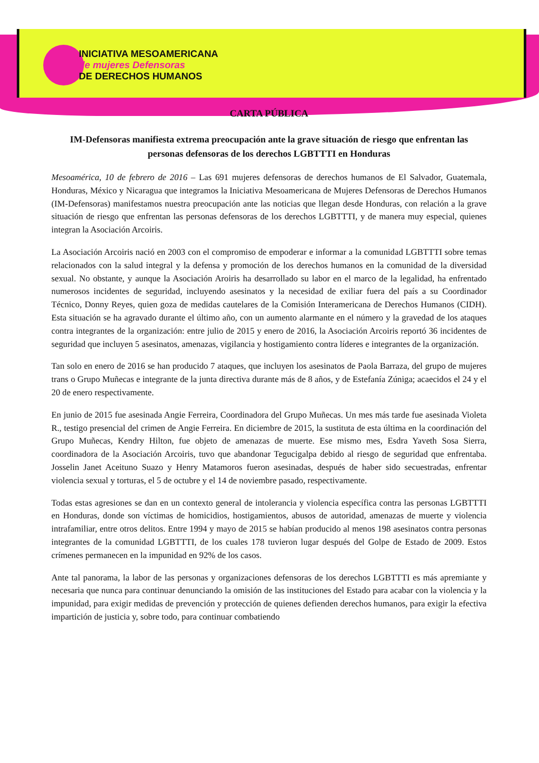INICIATIVA MESOAMERICANA
de mujeres Defensoras
DE DERECHOS HUMANOS
CARTA PÚBLICA
IM-Defensoras manifiesta extrema preocupación ante la grave situación de riesgo que enfrentan las personas defensoras de los derechos LGBTTTI en Honduras
Mesoamérica, 10 de febrero de 2016 – Las 691 mujeres defensoras de derechos humanos de El Salvador, Guatemala, Honduras, México y Nicaragua que integramos la Iniciativa Mesoamericana de Mujeres Defensoras de Derechos Humanos (IM-Defensoras) manifestamos nuestra preocupación ante las noticias que llegan desde Honduras, con relación a la grave situación de riesgo que enfrentan las personas defensoras de los derechos LGBTTTI, y de manera muy especial, quienes integran la Asociación Arcoiris.
La Asociación Arcoiris nació en 2003 con el compromiso de empoderar e informar a la comunidad LGBTTTI sobre temas relacionados con la salud integral y la defensa y promoción de los derechos humanos en la comunidad de la diversidad sexual. No obstante, y aunque la Asociación Aroiris ha desarrollado su labor en el marco de la legalidad, ha enfrentado numerosos incidentes de seguridad, incluyendo asesinatos y la necesidad de exiliar fuera del país a su Coordinador Técnico, Donny Reyes, quien goza de medidas cautelares de la Comisión Interamericana de Derechos Humanos (CIDH). Esta situación se ha agravado durante el último año, con un aumento alarmante en el número y la gravedad de los ataques contra integrantes de la organización: entre julio de 2015 y enero de 2016, la Asociación Arcoiris reportó 36 incidentes de seguridad que incluyen 5 asesinatos, amenazas, vigilancia y hostigamiento contra líderes e integrantes de la organización.
Tan solo en enero de 2016 se han producido 7 ataques, que incluyen los asesinatos de Paola Barraza, del grupo de mujeres trans o Grupo Muñecas e integrante de la junta directiva durante más de 8 años, y de Estefanía Zúniga; acaecidos el 24 y el 20 de enero respectivamente.
En junio de 2015 fue asesinada Angie Ferreira, Coordinadora del Grupo Muñecas. Un mes más tarde fue asesinada Violeta R., testigo presencial del crimen de Angie Ferreira. En diciembre de 2015, la sustituta de esta última en la coordinación del Grupo Muñecas, Kendry Hilton, fue objeto de amenazas de muerte. Ese mismo mes, Esdra Yaveth Sosa Sierra, coordinadora de la Asociación Arcoiris, tuvo que abandonar Tegucigalpa debido al riesgo de seguridad que enfrentaba. Josselin Janet Aceituno Suazo y Henry Matamoros fueron asesinadas, después de haber sido secuestradas, enfrentar violencia sexual y torturas, el 5 de octubre y el 14 de noviembre pasado, respectivamente.
Todas estas agresiones se dan en un contexto general de intolerancia y violencia específica contra las personas LGBTTTI en Honduras, donde son víctimas de homicidios, hostigamientos, abusos de autoridad, amenazas de muerte y violencia intrafamiliar, entre otros delitos. Entre 1994 y mayo de 2015 se habían producido al menos 198 asesinatos contra personas integrantes de la comunidad LGBTTTI, de los cuales 178 tuvieron lugar después del Golpe de Estado de 2009. Estos crímenes permanecen en la impunidad en 92% de los casos.
Ante tal panorama, la labor de las personas y organizaciones defensoras de los derechos LGBTTTI es más apremiante y necesaria que nunca para continuar denunciando la omisión de las instituciones del Estado para acabar con la violencia y la impunidad, para exigir medidas de prevención y protección de quienes defienden derechos humanos, para exigir la efectiva impartición de justicia y, sobre todo, para continuar combatiendo